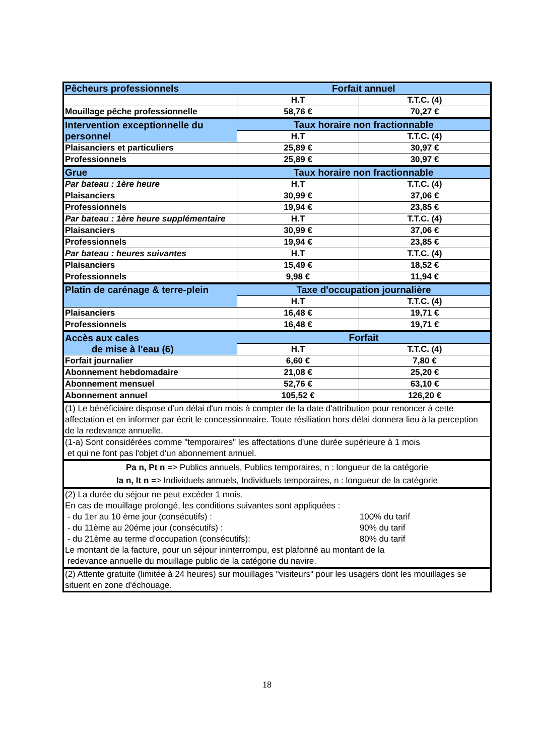| Pêcheurs professionnels | Forfait annuel | |
| | H.T | T.T.C. (4) |
| Mouillage pêche professionnelle | 58,76 € | 70,27 € |
| Intervention exceptionnelle du personnel | Taux horaire non fractionnable | |
| | H.T | T.T.C. (4) |
| Plaisanciers et particuliers | 25,89 € | 30,97 € |
| Professionnels | 25,89 € | 30,97 € |
| Grue | Taux horaire non fractionnable | |
| Par bateau : 1ère heure | H.T | T.T.C. (4) |
| Plaisanciers | 30,99 € | 37,06 € |
| Professionnels | 19,94 € | 23,85 € |
| Par bateau : 1ère heure supplémentaire | H.T | T.T.C. (4) |
| Plaisanciers | 30,99 € | 37,06 € |
| Professionnels | 19,94 € | 23,85 € |
| Par bateau : heures suivantes | H.T | T.T.C. (4) |
| Plaisanciers | 15,49 € | 18,52 € |
| Professionnels | 9,98 € | 11,94 € |
| Platin de carénage & terre-plein | Taxe d'occupation journalière | |
| | H.T | T.T.C. (4) |
| Plaisanciers | 16,48 € | 19,71 € |
| Professionnels | 16,48 € | 19,71 € |
| Accès aux cales de mise à l'eau (6) | Forfait | |
| | H.T | T.T.C. (4) |
| Forfait journalier | 6,60 € | 7,80 € |
| Abonnement hebdomadaire | 21,08 € | 25,20 € |
| Abonnement mensuel | 52,76 € | 63,10 € |
| Abonnement annuel | 105,52 € | 126,20 € |
| (1) Le bénéficiaire dispose d'un délai d'un mois à compter de la date d'attribution pour renoncer à cette affectation et en informer par écrit le concessionnaire. Toute résiliation hors délai donnera lieu à la perception de la redevance annuelle. | | |
| (1-a) Sont considérées comme "temporaires" les affectations d'une durée supérieure à 1 mois et qui ne font pas l'objet d'un abonnement annuel. | | |
| Pa n, Pt n => Publics annuels, Publics temporaires, n : longueur de la catégorie Ia n, It n => Individuels annuels, Individuels temporaires, n : longueur de la catégorie | | |
| (2) La durée du séjour ne peut excéder 1 mois. En cas de mouillage prolongé, les conditions suivantes sont appliquées : - du 1er au 10 ème jour (consécutifs) : 100% du tarif - du 11ème au 20éme jour (consécutifs) : 90% du tarif - du 21ème au terme d'occupation (consécutifs): 80% du tarif Le montant de la facture, pour un séjour ininterrompu, est plafonné au montant de la redevance annuelle du mouillage public de la catégorie du navire. | | |
| (2) Attente gratuite (limitée à 24 heures) sur mouillages "visiteurs" pour les usagers dont les mouillages se situent en zone d'échouage. | | |
18